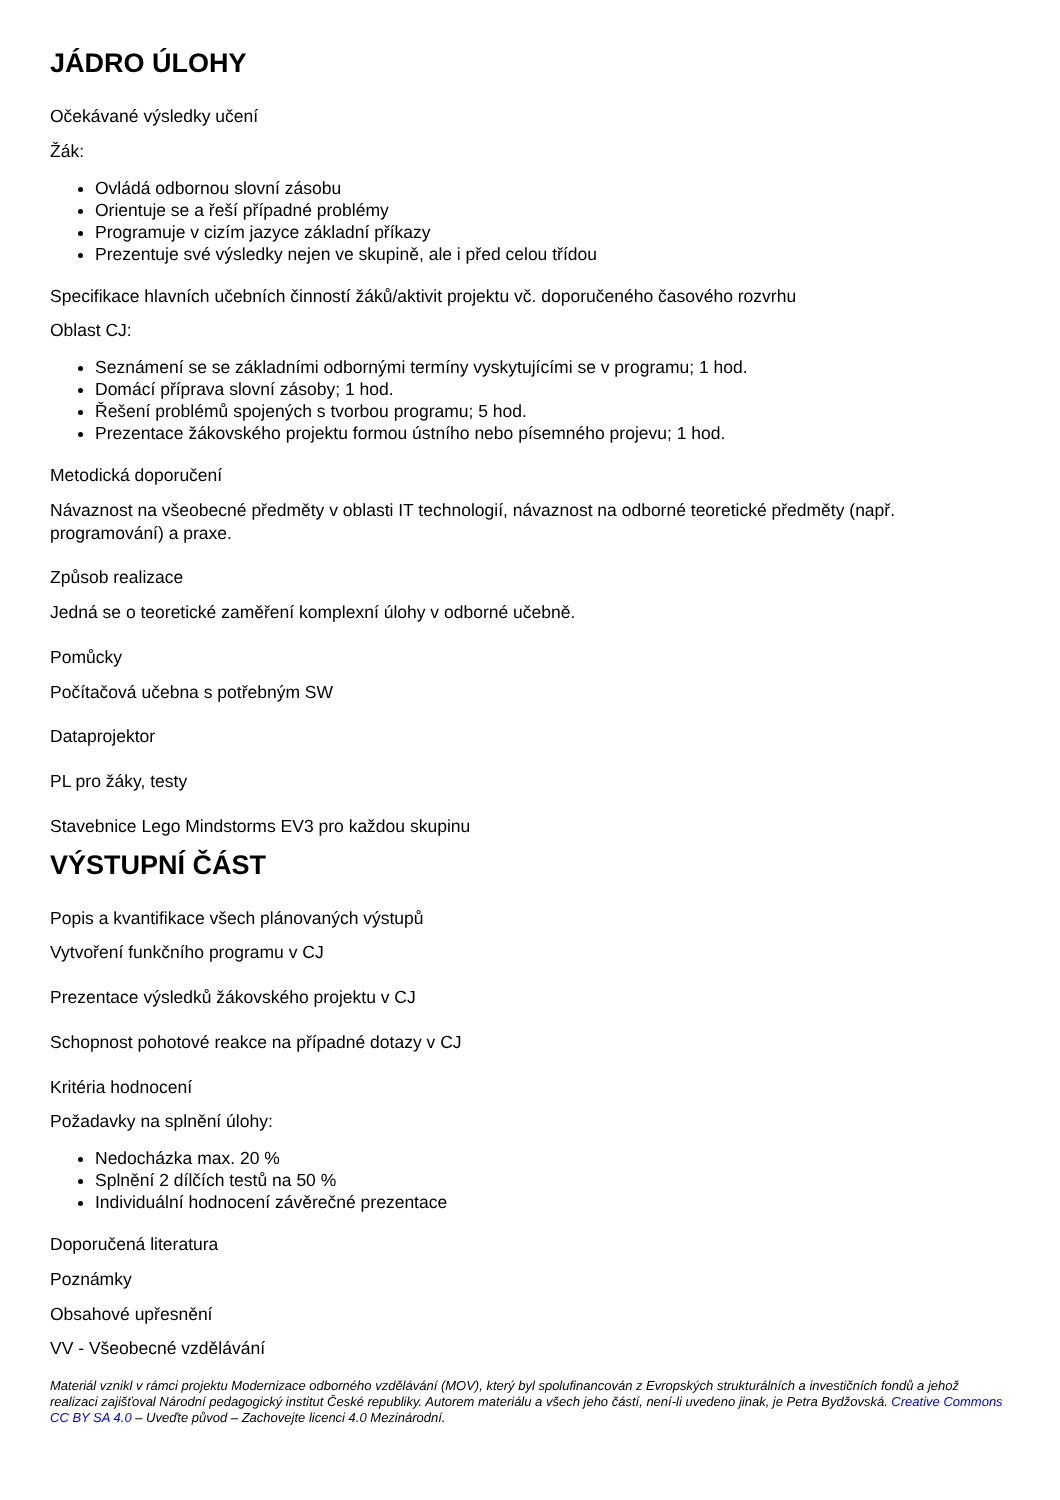JÁDRO ÚLOHY
Očekávané výsledky učení
Žák:
Ovládá odbornou slovní zásobu
Orientuje se a řeší případné problémy
Programuje v cizím jazyce základní příkazy
Prezentuje své výsledky nejen ve skupině, ale i před celou třídou
Specifikace hlavních učebních činností žáků/aktivit projektu vč. doporučeného časového rozvrhu
Oblast CJ:
Seznámení se se základními odbornými termíny vyskytujícími se v programu; 1 hod.
Domácí příprava slovní zásoby; 1 hod.
Řešení problémů spojených s tvorbou programu; 5 hod.
Prezentace žákovského projektu formou ústního nebo písemného projevu; 1 hod.
Metodická doporučení
Návaznost na všeobecné předměty v oblasti IT technologií, návaznost na odborné teoretické předměty (např. programování) a praxe.
Způsob realizace
Jedná se o teoretické zaměření komplexní úlohy v odborné učebně.
Pomůcky
Počítačová učebna s potřebným SW
Dataprojektor
PL pro žáky, testy
Stavebnice Lego Mindstorms EV3 pro každou skupinu
VÝSTUPNÍ ČÁST
Popis a kvantifikace všech plánovaných výstupů
Vytvoření funkčního programu v CJ
Prezentace výsledků žákovského projektu v CJ
Schopnost pohotové reakce na případné dotazy v CJ
Kritéria hodnocení
Požadavky na splnění úlohy:
Nedocházka max. 20 %
Splnění 2 dílčích testů na 50 %
Individuální hodnocení závěrečné prezentace
Doporučená literatura
Poznámky
Obsahové upřesnění
VV - Všeobecné vzdělávání
Materiál vznikl v rámci projektu Modernizace odborného vzdělávání (MOV), který byl spolufinancován z Evropských strukturálních a investičních fondů a jehož realizaci zajišťoval Národní pedagogický institut České republiky. Autorem materiálu a všech jeho částí, není-li uvedeno jinak, je Petra Bydžovská. Creative Commons CC BY SA 4.0 – Uveďte původ – Zachovejte licenci 4.0 Mezinárodní.